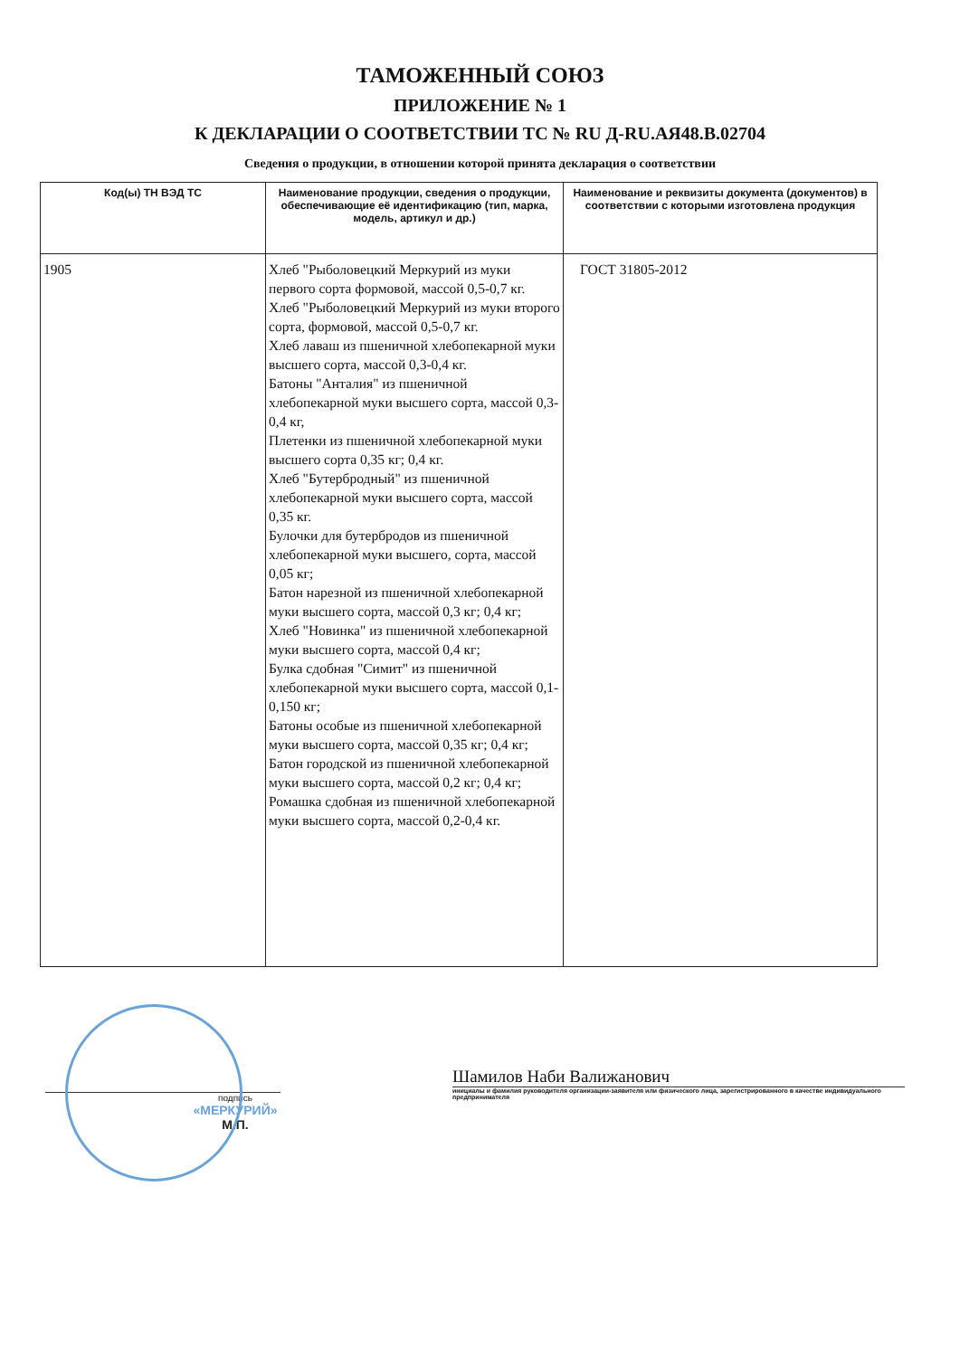ТАМОЖЕННЫЙ СОЮЗ
ПРИЛОЖЕНИЕ № 1
К ДЕКЛАРАЦИИ О СООТВЕТСТВИИ ТС № RU Д-RU.АЯ48.В.02704
Сведения о продукции, в отношении которой принята декларация о соответствии
| Код(ы) ТН ВЭД ТС | Наименование продукции, сведения о продукции, обеспечивающие её идентификацию (тип, марка, модель, артикул и др.) | Наименование и реквизиты документа (документов) в соответствии с которыми изготовлена продукция |
| --- | --- | --- |
| 1905 | Хлеб "Рыболовецкий Меркурий из муки первого сорта формовой, массой 0,5-0,7 кг. Хлеб "Рыболовецкий Меркурий из муки второго сорта, формовой, массой 0,5-0,7 кг. Хлеб лаваш из пшеничной хлебопекарной муки высшего сорта, массой 0,3-0,4 кг. Батоны "Анталия" из пшеничной хлебопекарной муки высшего сорта, массой 0,3-0,4 кг, Плетенки из пшеничной хлебопекарной муки высшего сорта 0,35 кг; 0,4 кг. Хлеб "Бутербродный" из пшеничной хлебопекарной муки высшего сорта, массой 0,35 кг. Булочки для бутербродов из пшеничной хлебопекарной муки высшего, сорта, массой 0,05 кг; Батон нарезной из пшеничной хлебопекарной муки высшего сорта, массой 0,3 кг; 0,4 кг; Хлеб "Новинка" из пшеничной хлебопекарной муки высшего сорта, массой 0,4 кг; Булка сдобная "Симит" из пшеничной хлебопекарной муки высшего сорта, массой 0,1-0,150 кг; Батоны особые из пшеничной хлебопекарной муки высшего сорта, массой 0,35 кг; 0,4 кг; Батон городской из пшеничной хлебопекарной муки высшего сорта, массой 0,2 кг; 0,4 кг; Ромашка сдобная из пшеничной хлебопекарной муки высшего сорта, массой 0,2-0,4 кг. | ГОСТ 31805-2012 |
подпись
«МЕРКУРИЙ»
М.П.
Шамилов Наби Валижанович
инициалы и фамилия руководителя организации-заявителя или физического лица, зарегистрированного в качестве индивидуального предпринимателя